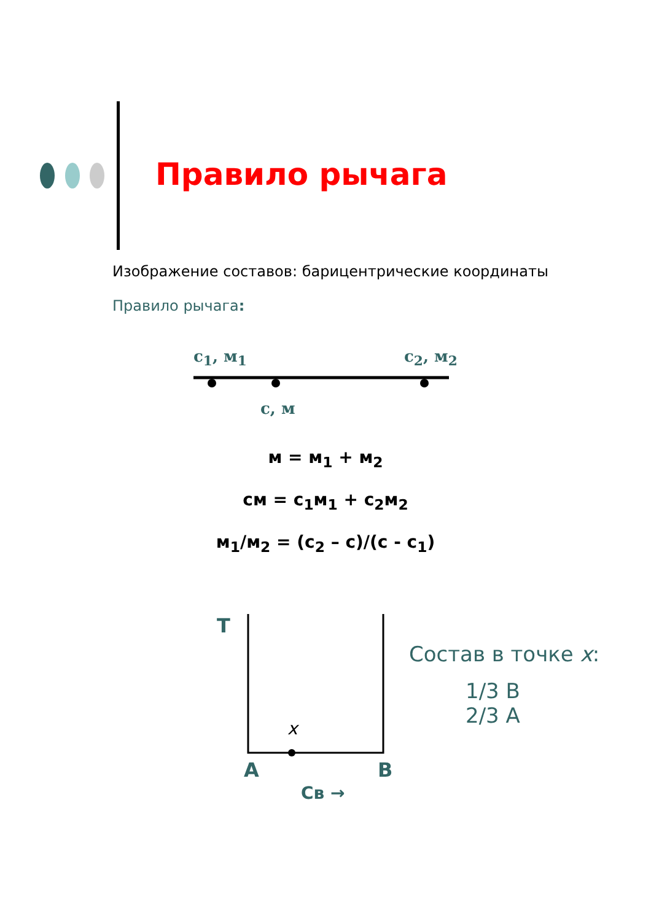Правило рычага
Изображение составов: барицентрические координаты
Правило рычага:
c<sub>1</sub>, м<sub>1</sub> c<sub>2</sub>, м<sub>2</sub>
c, м
м = м<sub>1</sub> + м<sub>2</sub>
см = с<sub>1</sub>м<sub>1</sub> + с<sub>2</sub>м<sub>2</sub>
м<sub>1</sub>/м<sub>2</sub> = (с<sub>2</sub> – с)/(с - с<sub>1</sub>)
T
x
A B
Св →
Состав в точке x:
1/3 B
2/3 A